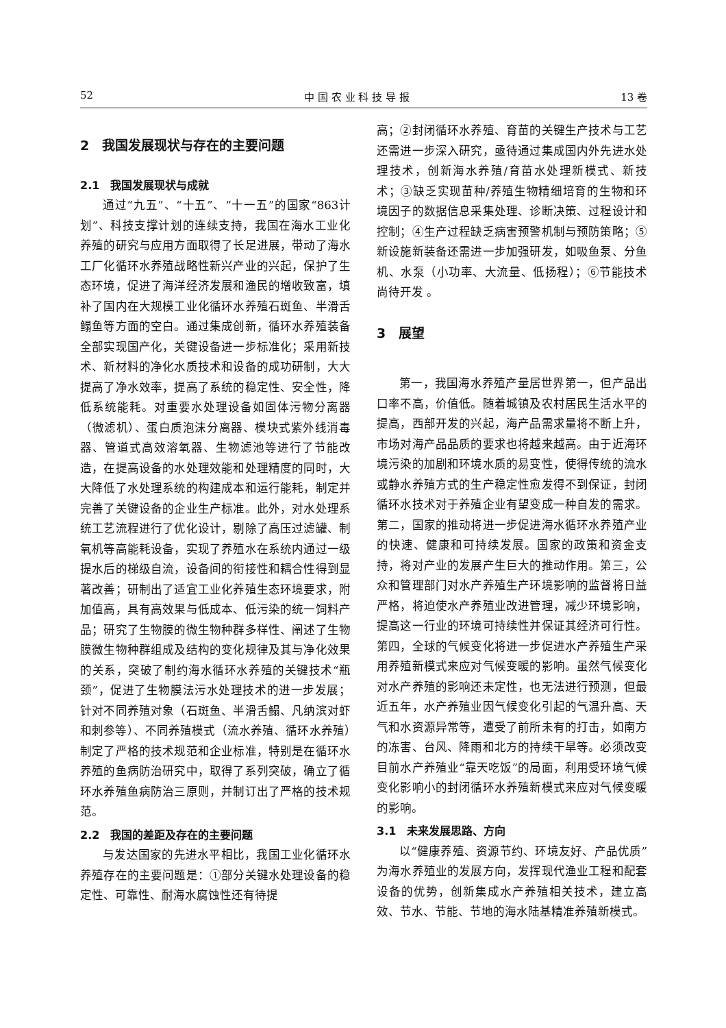52 中 国 农 业 科 技 导 报 13 卷
2　我国发展现状与存在的主要问题
2.1　我国发展现状与成就
通过“九五”、“十五”、“十一五”的国家“863计划”、科技支撑计划的连续支持，我国在海水工业化养殖的研究与应用方面取得了长足进展，带动了海水工厂化循环水养殖战略性新兴产业的兴起，保护了生态环境，促进了海洋经济发展和渔民的增收致富，填补了国内在大规模工业化循环水养殖石斑鱼、半滑舌鳎鱼等方面的空白。通过集成创新，循环水养殖装备全部实现国产化，关键设备进一步标准化；采用新技术、新材料的净化水质技术和设备的成功研制，大大提高了净水效率，提高了系统的稳定性、安全性，降低系统能耗。对重要水处理设备如固体污物分离器（微滤机）、蛋白质泡沫分离器、模块式紫外线消毒器、管道式高效溶氧器、生物滤池等进行了节能改造，在提高设备的水处理效能和处理精度的同时，大大降低了水处理系统的构建成本和运行能耗，制定并完善了关键设备的企业生产标准。此外，对水处理系统工艺流程进行了优化设计，剔除了高压过滤罐、制氧机等高能耗设备，实现了养殖水在系统内通过一级提水后的梯级自流，设备间的衔接性和耦合性得到显著改善；研制出了适宜工业化养殖生态环境要求，附加值高，具有高效果与低成本、低污染的统一饲料产品；研究了生物膜的微生物种群多样性、阐述了生物膜微生物种群组成及结构的变化规律及其与净化效果的关系，突破了制约海水循环水养殖的关键技术“瓶颈”，促进了生物膜法污水处理技术的进一步发展；针对不同养殖对象（石斑鱼、半滑舌鳎、凡纳滨对虾和刺参等）、不同养殖模式（流水养殖、循环水养殖）制定了严格的技术规范和企业标准，特别是在循环水养殖的鱼病防治研究中，取得了系列突破，确立了循环水养殖鱼病防治三原则，并制订出了严格的技术规范。
2.2　我国的差距及存在的主要问题
与发达国家的先进水平相比，我国工业化循环水养殖存在的主要问题是：①部分关键水处理设备的稳定性、可靠性、耐海水腐蚀性还有待提
高；②封闭循环水养殖、育苗的关键生产技术与工艺还需进一步深入研究，亟待通过集成国内外先进水处理技术，创新海水养殖/育苗水处理新模式、新技术；③缺乏实现苗种/养殖生物精细培育的生物和环境因子的数据信息采集处理、诊断决策、过程设计和控制；④生产过程缺乏病害预警机制与预防策略；⑤新设施新装备还需进一步加强研发，如吸鱼泵、分鱼机、水泵（小功率、大流量、低扬程）；⑥节能技术尚待开发 。
3　展望
第一，我国海水养殖产量居世界第一，但产品出口率不高，价值低。随着城镇及农村居民生活水平的提高，西部开发的兴起，海产品需求量将不断上升，市场对海产品品质的要求也将越来越高。由于近海环境污染的加剧和环境水质的易变性，使得传统的流水或静水养殖方式的生产稳定性愈发得不到保证，封闭循环水技术对于养殖企业有望变成一种自发的需求。第二，国家的推动将进一步促进海水循环水养殖产业的快速、健康和可持续发展。国家的政策和资金支持，将对产业的发展产生巨大的推动作用。第三，公众和管理部门对水产养殖生产环境影响的监督将日益严格，将迫使水产养殖业改进管理，减少环境影响，提高这一行业的环境可持续性并保证其经济可行性。第四，全球的气候变化将进一步促进水产养殖生产采用养殖新模式来应对气候变暖的影响。虽然气候变化对水产养殖的影响还未定性，也无法进行预测，但最近五年，水产养殖业因气候变化引起的气温升高、天气和水资源异常等，遭受了前所未有的打击，如南方的冻害、台风、降雨和北方的持续干旱等。必须改变目前水产养殖业“靠天吃饭”的局面，利用受环境气候变化影响小的封闭循环水养殖新模式来应对气候变暖的影响。
3.1　未来发展思路、方向
以“健康养殖、资源节约、环境友好、产品优质”为海水养殖业的发展方向，发挥现代渔业工程和配套设备的优势，创新集成水产养殖相关技术，建立高效、节水、节能、节地的海水陆基精准养殖新模式。